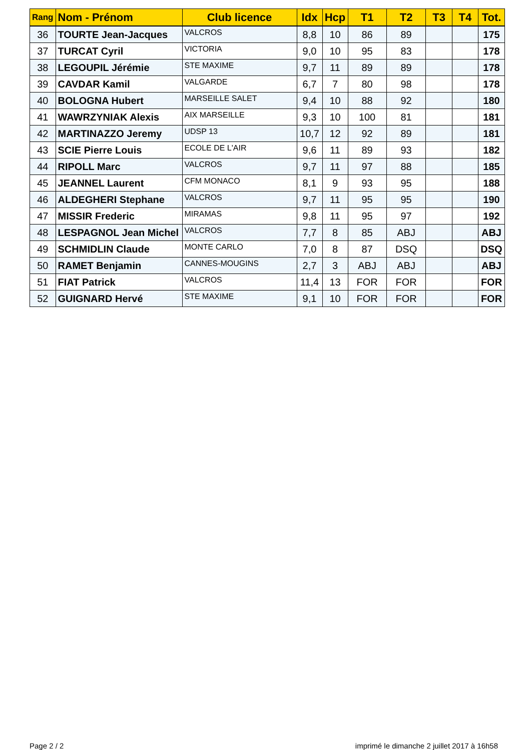| Rang | Nom - Prénom | Club licence | Idx | Hcp | T1 | T2 | T3 | T4 | Tot. |
| --- | --- | --- | --- | --- | --- | --- | --- | --- | --- |
| 36 | TOURTE Jean-Jacques | VALCROS | 8,8 | 10 | 86 | 89 | | | 175 |
| 37 | TURCAT Cyril | VICTORIA | 9,0 | 10 | 95 | 83 | | | 178 |
| 38 | LEGOUPIL Jérémie | STE MAXIME | 9,7 | 11 | 89 | 89 | | | 178 |
| 39 | CAVDAR Kamil | VALGARDE | 6,7 | 7 | 80 | 98 | | | 178 |
| 40 | BOLOGNA Hubert | MARSEILLE SALET | 9,4 | 10 | 88 | 92 | | | 180 |
| 41 | WAWRZYNIAK Alexis | AIX MARSEILLE | 9,3 | 10 | 100 | 81 | | | 181 |
| 42 | MARTINAZZO Jeremy | UDSP 13 | 10,7 | 12 | 92 | 89 | | | 181 |
| 43 | SCIE Pierre Louis | ECOLE DE L'AIR | 9,6 | 11 | 89 | 93 | | | 182 |
| 44 | RIPOLL Marc | VALCROS | 9,7 | 11 | 97 | 88 | | | 185 |
| 45 | JEANNEL Laurent | CFM MONACO | 8,1 | 9 | 93 | 95 | | | 188 |
| 46 | ALDEGHERI Stephane | VALCROS | 9,7 | 11 | 95 | 95 | | | 190 |
| 47 | MISSIR Frederic | MIRAMAS | 9,8 | 11 | 95 | 97 | | | 192 |
| 48 | LESPAGNOL Jean Michel | VALCROS | 7,7 | 8 | 85 | ABJ | | | ABJ |
| 49 | SCHMIDLIN Claude | MONTE CARLO | 7,0 | 8 | 87 | DSQ | | | DSQ |
| 50 | RAMET Benjamin | CANNES-MOUGINS | 2,7 | 3 | ABJ | ABJ | | | ABJ |
| 51 | FIAT Patrick | VALCROS | 11,4 | 13 | FOR | FOR | | | FOR |
| 52 | GUIGNARD Hervé | STE MAXIME | 9,1 | 10 | FOR | FOR | | | FOR |
Page 2 / 2
imprimé le dimanche 2 juillet 2017 à 16h58